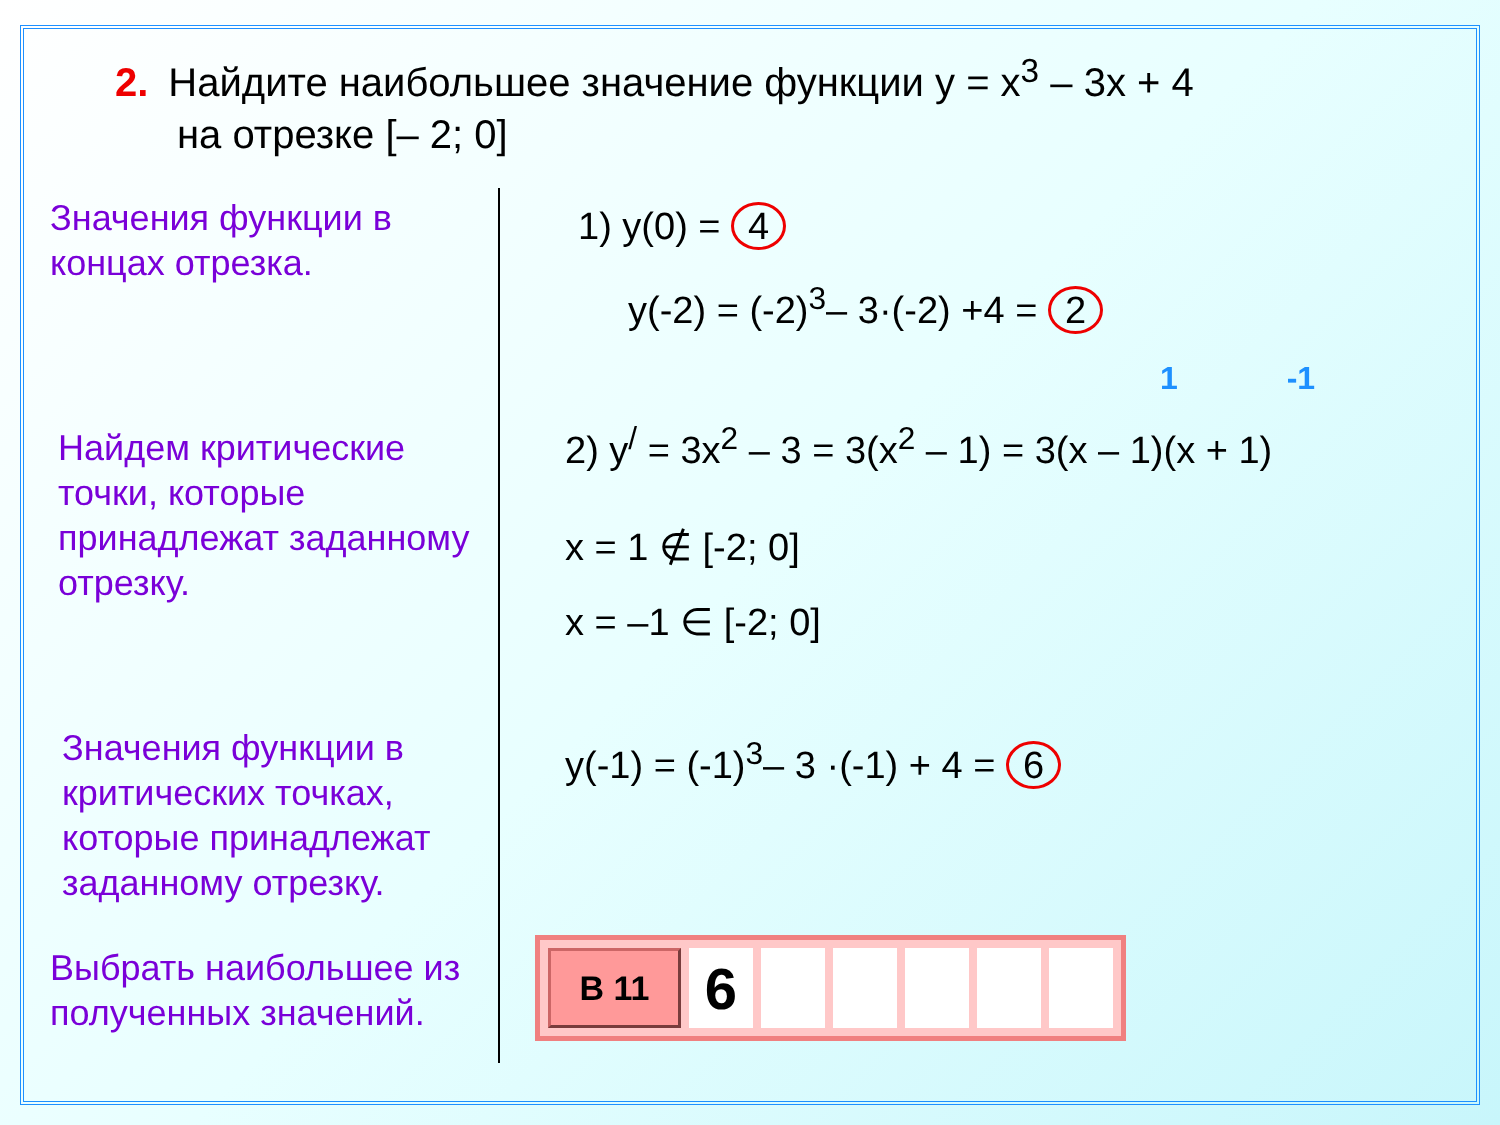2. Найдите наибольшее значение функции y = x<sup>3</sup> – 3x + 4
на отрезке [– 2; 0]
Значения функции в концах отрезка.
Найдем критические точки, которые принадлежат заданному отрезку.
Значения функции в критических точках, которые принадлежат заданному отрезку.
Выбрать наибольшее из полученных значений.
1) y(0) = 4
y(-2) = (-2)<sup>3</sup>– 3·(-2) +4 = 2
1 -1
2) y<sup>/</sup> = 3x<sup>2</sup> – 3 = 3(x<sup>2</sup> – 1) = 3(x – 1)(x + 1)
x = 1 ∉ [-2; 0]
x = –1 ∈ [-2; 0]
y(-1) = (-1)<sup>3</sup>– 3 ·(-1) + 4 = 6
| В 11 | 6 | | | | | |